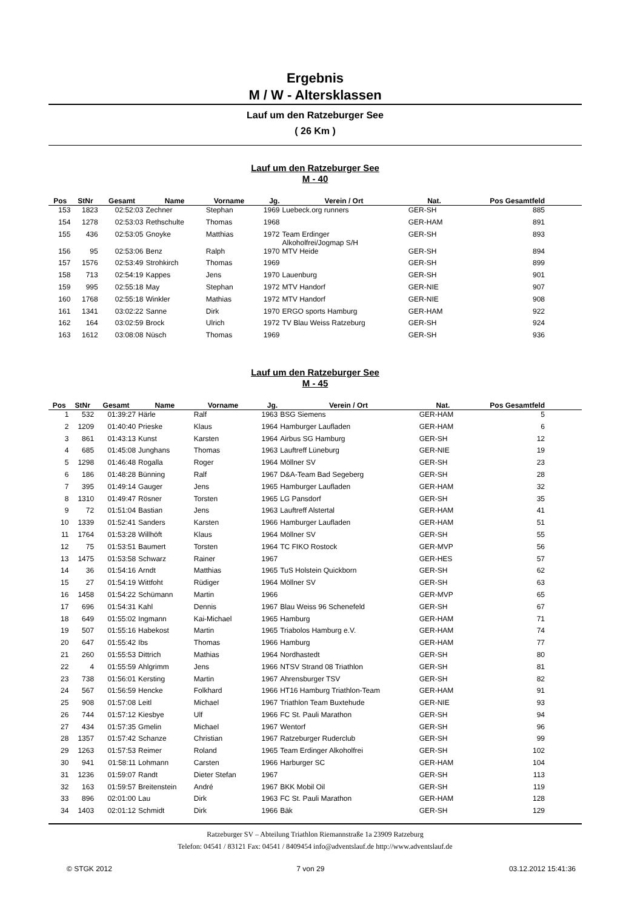Ergebnis
M / W - Altersklassen
Lauf um den Ratzeburger See
( 26 Km )
Lauf um den Ratzeburger See
M - 40
| Pos | StNr | Gesamt | Name | Vorname | Jg. | Verein / Ort | Nat. | Pos Gesamtfeld | |
| --- | --- | --- | --- | --- | --- | --- | --- | --- | --- |
| 153 | 1823 | 02:52:03 | Zechner | Stephan | 1969 | Luebeck.org runners | GER-SH | 885 | |
| 154 | 1278 | 02:53:03 | Rethschulte | Thomas | 1968 | | GER-HAM | 891 | |
| 155 | 436 | 02:53:05 | Gnoyke | Matthias | 1972 | Team Erdinger Alkoholfrei/Jogmap S/H | GER-SH | 893 | |
| 156 | 95 | 02:53:06 | Benz | Ralph | 1970 | MTV Heide | GER-SH | 894 | |
| 157 | 1576 | 02:53:49 | Strohkirch | Thomas | 1969 | | GER-SH | 899 | |
| 158 | 713 | 02:54:19 | Kappes | Jens | 1970 | Lauenburg | GER-SH | 901 | |
| 159 | 995 | 02:55:18 | May | Stephan | 1972 | MTV Handorf | GER-NIE | 907 | |
| 160 | 1768 | 02:55:18 | Winkler | Mathias | 1972 | MTV Handorf | GER-NIE | 908 | |
| 161 | 1341 | 03:02:22 | Sanne | Dirk | 1970 | ERGO sports Hamburg | GER-HAM | 922 | |
| 162 | 164 | 03:02:59 | Brock | Ulrich | 1972 | TV Blau Weiss Ratzeburg | GER-SH | 924 | |
| 163 | 1612 | 03:08:08 | Nüsch | Thomas | 1969 | | GER-SH | 936 | |
Lauf um den Ratzeburger See
M - 45
| Pos | StNr | Gesamt | Name | Vorname | Jg. | Verein / Ort | Nat. | Pos Gesamtfeld | |
| --- | --- | --- | --- | --- | --- | --- | --- | --- | --- |
| 1 | 532 | 01:39:27 | Härle | Ralf | 1963 | BSG Siemens | GER-HAM | 5 | |
| 2 | 1209 | 01:40:40 | Prieske | Klaus | 1964 | Hamburger Laufladen | GER-HAM | 6 | |
| 3 | 861 | 01:43:13 | Kunst | Karsten | 1964 | Airbus SG Hamburg | GER-SH | 12 | |
| 4 | 685 | 01:45:08 | Junghans | Thomas | 1963 | Lauftreff Lüneburg | GER-NIE | 19 | |
| 5 | 1298 | 01:46:48 | Rogalla | Roger | 1964 | Möllner SV | GER-SH | 23 | |
| 6 | 186 | 01:48:28 | Bünning | Ralf | 1967 | D&A-Team Bad Segeberg | GER-SH | 28 | |
| 7 | 395 | 01:49:14 | Gauger | Jens | 1965 | Hamburger Laufladen | GER-HAM | 32 | |
| 8 | 1310 | 01:49:47 | Rösner | Torsten | 1965 | LG Pansdorf | GER-SH | 35 | |
| 9 | 72 | 01:51:04 | Bastian | Jens | 1963 | Lauftreff Alstertal | GER-HAM | 41 | |
| 10 | 1339 | 01:52:41 | Sanders | Karsten | 1966 | Hamburger Laufladen | GER-HAM | 51 | |
| 11 | 1764 | 01:53:28 | Willhöft | Klaus | 1964 | Möllner SV | GER-SH | 55 | |
| 12 | 75 | 01:53:51 | Baumert | Torsten | 1964 | TC FIKO Rostock | GER-MVP | 56 | |
| 13 | 1475 | 01:53:58 | Schwarz | Rainer | 1967 | | GER-HES | 57 | |
| 14 | 36 | 01:54:16 | Arndt | Matthias | 1965 | TuS Holstein Quickborn | GER-SH | 62 | |
| 15 | 27 | 01:54:19 | Wittfoht | Rüdiger | 1964 | Möllner SV | GER-SH | 63 | |
| 16 | 1458 | 01:54:22 | Schümann | Martin | 1966 | | GER-MVP | 65 | |
| 17 | 696 | 01:54:31 | Kahl | Dennis | 1967 | Blau Weiss 96 Schenefeld | GER-SH | 67 | |
| 18 | 649 | 01:55:02 | Ingmann | Kai-Michael | 1965 | Hamburg | GER-HAM | 71 | |
| 19 | 507 | 01:55:16 | Habekost | Martin | 1965 | Triabolos Hamburg e.V. | GER-HAM | 74 | |
| 20 | 647 | 01:55:42 | Ibs | Thomas | 1966 | Hamburg | GER-HAM | 77 | |
| 21 | 260 | 01:55:53 | Dittrich | Mathias | 1964 | Nordhastedt | GER-SH | 80 | |
| 22 | 4 | 01:55:59 | Ahlgrimm | Jens | 1966 | NTSV Strand 08 Triathlon | GER-SH | 81 | |
| 23 | 738 | 01:56:01 | Kersting | Martin | 1967 | Ahrensburger TSV | GER-SH | 82 | |
| 24 | 567 | 01:56:59 | Hencke | Folkhard | 1966 | HT16 Hamburg Triathlon-Team | GER-HAM | 91 | |
| 25 | 908 | 01:57:08 | Leitl | Michael | 1967 | Triathlon Team Buxtehude | GER-NIE | 93 | |
| 26 | 744 | 01:57:12 | Kiesbye | Ulf | 1966 | FC St. Pauli Marathon | GER-SH | 94 | |
| 27 | 434 | 01:57:35 | Gmelin | Michael | 1967 | Wentorf | GER-SH | 96 | |
| 28 | 1357 | 01:57:42 | Schanze | Christian | 1967 | Ratzeburger Ruderclub | GER-SH | 99 | |
| 29 | 1263 | 01:57:53 | Reimer | Roland | 1965 | Team Erdinger Alkoholfrei | GER-SH | 102 | |
| 30 | 941 | 01:58:11 | Lohmann | Carsten | 1966 | Harburger SC | GER-HAM | 104 | |
| 31 | 1236 | 01:59:07 | Randt | Dieter Stefan | 1967 | | GER-SH | 113 | |
| 32 | 163 | 01:59:57 | Breitenstein | André | 1967 | BKK Mobil Oil | GER-SH | 119 | |
| 33 | 896 | 02:01:00 | Lau | Dirk | 1963 | FC St. Pauli Marathon | GER-HAM | 128 | |
| 34 | 1403 | 02:01:12 | Schmidt | Dirk | 1966 | Bäk | GER-SH | 129 | |
Ratzeburger SV – Abteilung Triathlon Riemannstraße 1a 23909 Ratzeburg
Telefon: 04541 / 83121 Fax: 04541 / 8409454 info@adventslauf.de http://www.adventslauf.de
© STGK 2012 7 von 29 03.12.2012 15:41:36